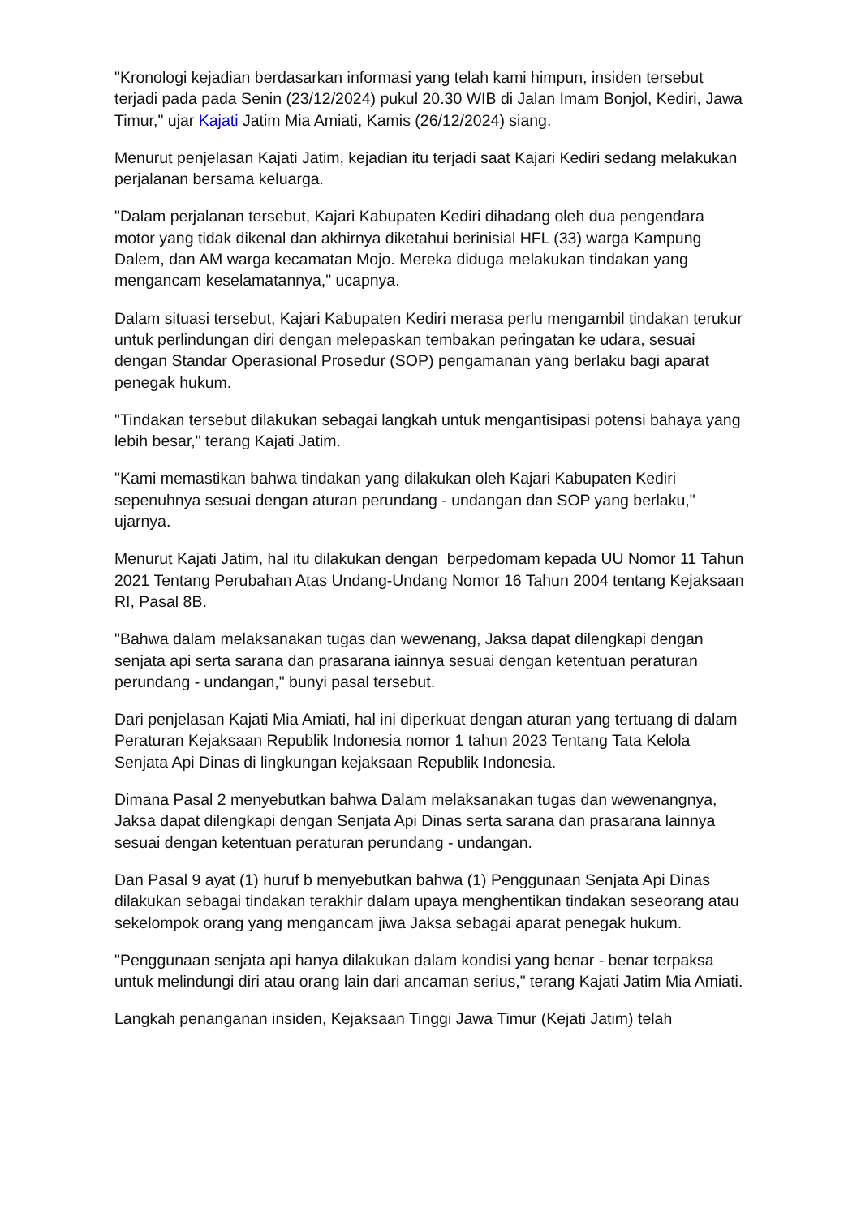"Kronologi kejadian berdasarkan informasi yang telah kami himpun, insiden tersebut terjadi pada pada Senin (23/12/2024) pukul 20.30 WIB di Jalan Imam Bonjol, Kediri, Jawa Timur," ujar Kajati Jatim Mia Amiati, Kamis (26/12/2024) siang.
Menurut penjelasan Kajati Jatim, kejadian itu terjadi saat Kajari Kediri sedang melakukan perjalanan bersama keluarga.
"Dalam perjalanan tersebut, Kajari Kabupaten Kediri dihadang oleh dua pengendara motor yang tidak dikenal dan akhirnya diketahui berinisial HFL (33) warga Kampung Dalem, dan AM warga kecamatan Mojo. Mereka diduga melakukan tindakan yang mengancam keselamatannya," ucapnya.
Dalam situasi tersebut, Kajari Kabupaten Kediri merasa perlu mengambil tindakan terukur untuk perlindungan diri dengan melepaskan tembakan peringatan ke udara, sesuai dengan Standar Operasional Prosedur (SOP) pengamanan yang berlaku bagi aparat penegak hukum.
"Tindakan tersebut dilakukan sebagai langkah untuk mengantisipasi potensi bahaya yang lebih besar," terang Kajati Jatim.
"Kami memastikan bahwa tindakan yang dilakukan oleh Kajari Kabupaten Kediri sepenuhnya sesuai dengan aturan perundang - undangan dan SOP yang berlaku," ujarnya.
Menurut Kajati Jatim, hal itu dilakukan dengan berpedomam kepada UU Nomor 11 Tahun 2021 Tentang Perubahan Atas Undang-Undang Nomor 16 Tahun 2004 tentang Kejaksaan RI, Pasal 8B.
"Bahwa dalam melaksanakan tugas dan wewenang, Jaksa dapat dilengkapi dengan senjata api serta sarana dan prasarana iainnya sesuai dengan ketentuan peraturan perundang - undangan," bunyi pasal tersebut.
Dari penjelasan Kajati Mia Amiati, hal ini diperkuat dengan aturan yang tertuang di dalam Peraturan Kejaksaan Republik Indonesia nomor 1 tahun 2023 Tentang Tata Kelola Senjata Api Dinas di lingkungan kejaksaan Republik Indonesia.
Dimana Pasal 2 menyebutkan bahwa Dalam melaksanakan tugas dan wewenangnya, Jaksa dapat dilengkapi dengan Senjata Api Dinas serta sarana dan prasarana lainnya sesuai dengan ketentuan peraturan perundang - undangan.
Dan Pasal 9 ayat (1) huruf b menyebutkan bahwa (1) Penggunaan Senjata Api Dinas dilakukan sebagai tindakan terakhir dalam upaya menghentikan tindakan seseorang atau sekelompok orang yang mengancam jiwa Jaksa sebagai aparat penegak hukum.
"Penggunaan senjata api hanya dilakukan dalam kondisi yang benar - benar terpaksa untuk melindungi diri atau orang lain dari ancaman serius," terang Kajati Jatim Mia Amiati.
Langkah penanganan insiden, Kejaksaan Tinggi Jawa Timur (Kejati Jatim) telah